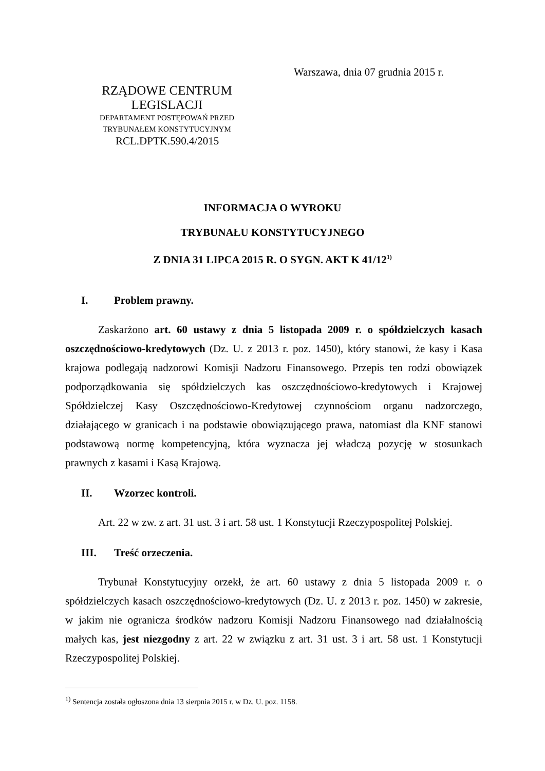Warszawa, dnia 07 grudnia 2015 r.
RZĄDOWE CENTRUM LEGISLACJI
DEPARTAMENT POSTĘPOWAŃ PRZED
TRYBUNAŁEM KONSTYTUCYJNYM
RCL.DPTK.590.4/2015
INFORMACJA O WYROKU
TRYBUNAŁU KONSTYTUCYJNEGO
Z DNIA 31 LIPCA 2015 R. O SYGN. AKT K 41/12<sup>1)</sup>
I. Problem prawny.
Zaskarżono art. 60 ustawy z dnia 5 listopada 2009 r. o spółdzielczych kasach oszczędnościowo-kredytowych (Dz. U. z 2013 r. poz. 1450), który stanowi, że kasy i Kasa krajowa podlegają nadzorowi Komisji Nadzoru Finansowego. Przepis ten rodzi obowiązek podporządkowania się spółdzielczych kas oszczędnościowo-kredytowych i Krajowej Spółdzielczej Kasy Oszczędnościowo-Kredytowej czynnościom organu nadzorczego, działającego w granicach i na podstawie obowiązującego prawa, natomiast dla KNF stanowi podstawową normę kompetencyjną, która wyznacza jej władczą pozycję w stosunkach prawnych z kasami i Kasą Krajową.
II. Wzorzec kontroli.
Art. 22 w zw. z art. 31 ust. 3 i art. 58 ust. 1 Konstytucji Rzeczypospolitej Polskiej.
III. Treść orzeczenia.
Trybunał Konstytucyjny orzekł, że art. 60 ustawy z dnia 5 listopada 2009 r. o spółdzielczych kasach oszczędnościowo-kredytowych (Dz. U. z 2013 r. poz. 1450) w zakresie, w jakim nie ogranicza środków nadzoru Komisji Nadzoru Finansowego nad działalnością małych kas, jest niezgodny z art. 22 w związku z art. 31 ust. 3 i art. 58 ust. 1 Konstytucji Rzeczypospolitej Polskiej.
<sup>1)</sup> Sentencja została ogłoszona dnia 13 sierpnia 2015 r. w Dz. U. poz. 1158.